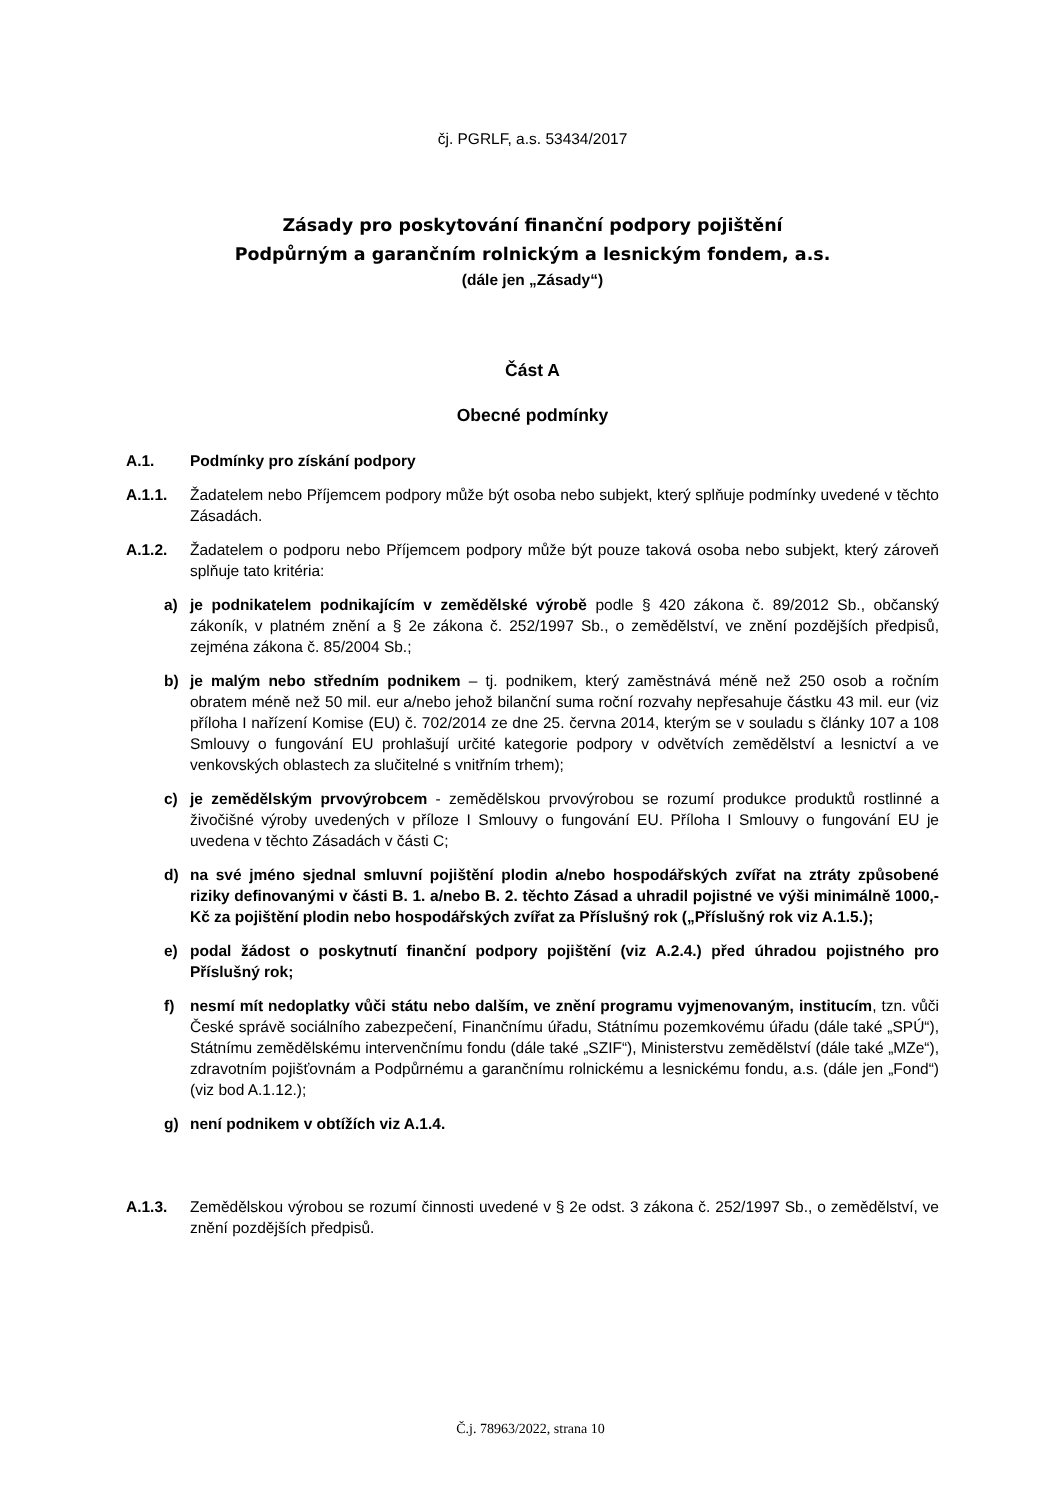čj. PGRLF, a.s. 53434/2017
Zásady pro poskytování finanční podpory pojištění
Podpůrným a garančním rolnickým a lesnickým fondem, a.s.
(dále jen „Zásady“)
Část A
Obecné podmínky
A.1. Podmínky pro získání podpory
A.1.1. Žadatelem nebo Příjemcem podpory může být osoba nebo subjekt, který splňuje podmínky uvedené v těchto Zásadách.
A.1.2. Žadatelem o podporu nebo Příjemcem podpory může být pouze taková osoba nebo subjekt, který zároveň splňuje tato kritéria:
a) je podnikatelem podnikajícím v zemědělské výrobě podle § 420 zákona č. 89/2012 Sb., občanský zákoník, v platném znění a § 2e zákona č. 252/1997 Sb., o zemědělství, ve znění pozdějších předpisů, zejména zákona č. 85/2004 Sb.;
b) je malým nebo středním podnikem – tj. podnikem, který zaměstnává méně než 250 osob a ročním obratem méně než 50 mil. eur a/nebo jehož bilanční suma roční rozvahy nepřesahuje částku 43 mil. eur (viz příloha I nařízení Komise (EU) č. 702/2014 ze dne 25. června 2014, kterým se v souladu s články 107 a 108 Smlouvy o fungování EU prohlašují určité kategorie podpory v odvětvích zemědělství a lesnictví a ve venkovských oblastech za slučitelné s vnitřním trhem);
c) je zemědělským prvovýrobcem - zemědělskou prvovýrobou se rozumí produkce produktů rostlinné a živočišné výroby uvedených v příloze I Smlouvy o fungování EU. Příloha I Smlouvy o fungování EU je uvedena v těchto Zásadách v části C;
d) na své jméno sjednal smluvní pojištění plodin a/nebo hospodářských zvířat na ztráty způsobené riziky definovanými v části B. 1. a/nebo B. 2. těchto Zásad a uhradil pojistné ve výši minimálně 1000,- Kč za pojištění plodin nebo hospodářských zvířat za Příslušný rok („Příslušný rok viz A.1.5.);
e) podal žádost o poskytnutí finanční podpory pojištění (viz A.2.4.) před úhradou pojistného pro Příslušný rok;
f) nesmí mít nedoplatky vůči státu nebo dalším, ve znění programu vyjmenovaným, institucím, tzn. vůči České správě sociálního zabezpečení, Finančnímu úřadu, Státnímu pozemkovému úřadu (dále také „SPÚ“), Státnímu zemědělskému intervenčnímu fondu (dále také „SZIF“), Ministerstvu zemědělství (dále také „MZe“), zdravotním pojišťovnám a Podpůrnému a garančnímu rolnickému a lesnickému fondu, a.s. (dále jen „Fond“) (viz bod A.1.12.);
g) není podnikem v obtížích viz A.1.4.
A.1.3. Zemědělskou výrobou se rozumí činnosti uvedené v § 2e odst. 3 zákona č. 252/1997 Sb., o zemědělství, ve znění pozdějších předpisů.
Č.j. 78963/2022, strana 10